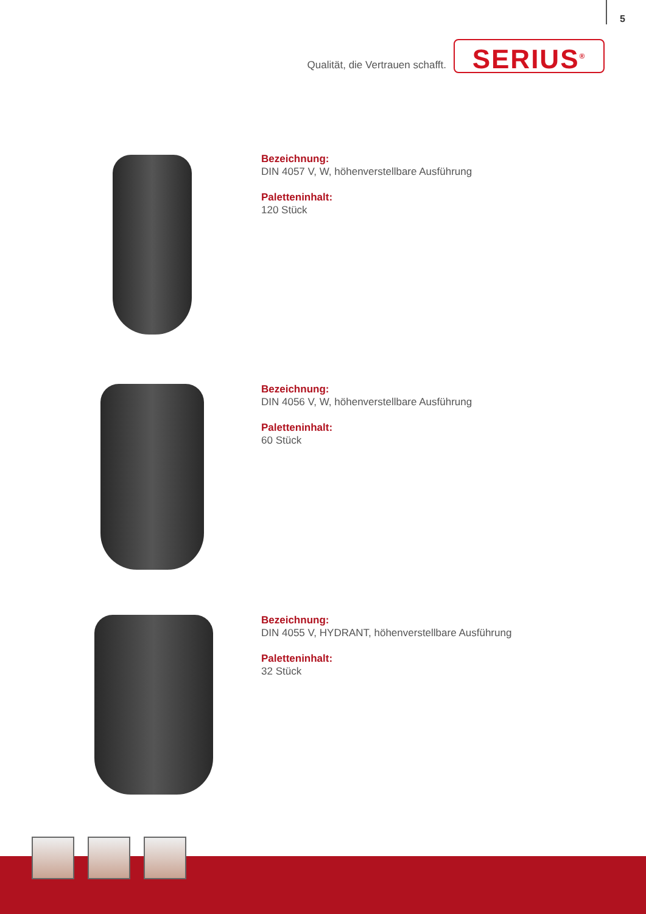5
Qualität, die Vertrauen schafft.
SERIUS<sup>®</sup>
Bezeichnung:
DIN 4057 V, W, höhenverstellbare Ausführung
Paletteninhalt:
120 Stück
Bezeichnung:
DIN 4056 V, W, höhenverstellbare Ausführung
Paletteninhalt:
60 Stück
Bezeichnung:
DIN 4055 V, HYDRANT, höhenverstellbare Ausführung
Paletteninhalt:
32 Stück